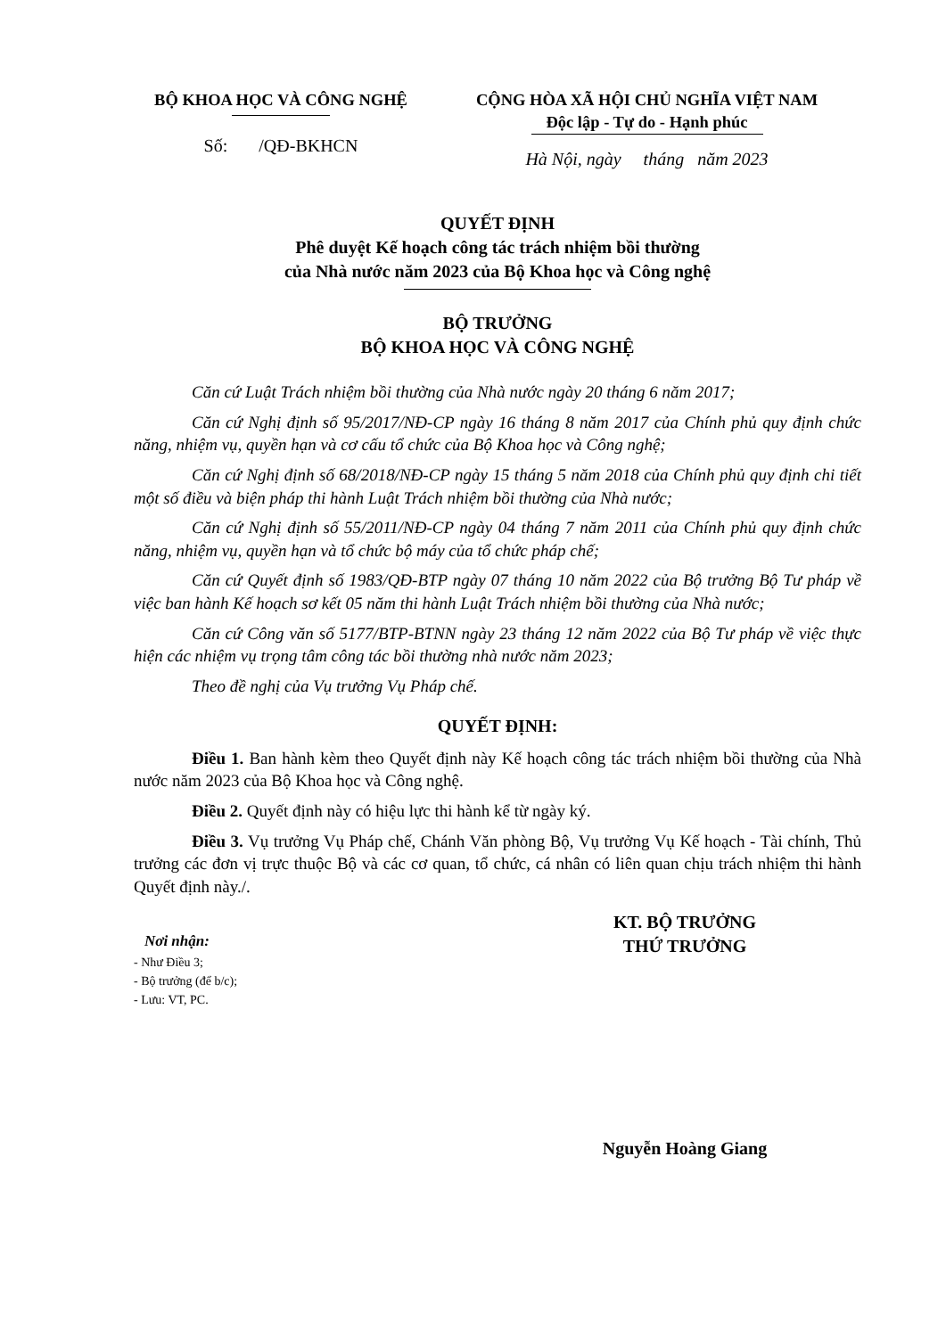BỘ KHOA HỌC VÀ CÔNG NGHỆ
Số: /QĐ-BKHCN
CỘNG HÒA XÃ HỘI CHỦ NGHĨA VIỆT NAM
Độc lập - Tự do - Hạnh phúc
Hà Nội, ngày tháng năm 2023
QUYẾT ĐỊNH
Phê duyệt Kế hoạch công tác trách nhiệm bồi thường
của Nhà nước năm 2023 của Bộ Khoa học và Công nghệ
BỘ TRƯỞNG
BỘ KHOA HỌC VÀ CÔNG NGHỆ
Căn cứ Luật Trách nhiệm bồi thường của Nhà nước ngày 20 tháng 6 năm 2017;
Căn cứ Nghị định số 95/2017/NĐ-CP ngày 16 tháng 8 năm 2017 của Chính phủ quy định chức năng, nhiệm vụ, quyền hạn và cơ cấu tổ chức của Bộ Khoa học và Công nghệ;
Căn cứ Nghị định số 68/2018/NĐ-CP ngày 15 tháng 5 năm 2018 của Chính phủ quy định chi tiết một số điều và biện pháp thi hành Luật Trách nhiệm bồi thường của Nhà nước;
Căn cứ Nghị định số 55/2011/NĐ-CP ngày 04 tháng 7 năm 2011 của Chính phủ quy định chức năng, nhiệm vụ, quyền hạn và tổ chức bộ máy của tổ chức pháp chế;
Căn cứ Quyết định số 1983/QĐ-BTP ngày 07 tháng 10 năm 2022 của Bộ trưởng Bộ Tư pháp về việc ban hành Kế hoạch sơ kết 05 năm thi hành Luật Trách nhiệm bồi thường của Nhà nước;
Căn cứ Công văn số 5177/BTP-BTNN ngày 23 tháng 12 năm 2022 của Bộ Tư pháp về việc thực hiện các nhiệm vụ trọng tâm công tác bồi thường nhà nước năm 2023;
Theo đề nghị của Vụ trưởng Vụ Pháp chế.
QUYẾT ĐỊNH:
Điều 1. Ban hành kèm theo Quyết định này Kế hoạch công tác trách nhiệm bồi thường của Nhà nước năm 2023 của Bộ Khoa học và Công nghệ.
Điều 2. Quyết định này có hiệu lực thi hành kể từ ngày ký.
Điều 3. Vụ trưởng Vụ Pháp chế, Chánh Văn phòng Bộ, Vụ trưởng Vụ Kế hoạch - Tài chính, Thủ trưởng các đơn vị trực thuộc Bộ và các cơ quan, tổ chức, cá nhân có liên quan chịu trách nhiệm thi hành Quyết định này./.
Nơi nhận:
- Như Điều 3;
- Bộ trưởng (để b/c);
- Lưu: VT, PC.
KT. BỘ TRƯỞNG
THỨ TRƯỞNG
Nguyễn Hoàng Giang